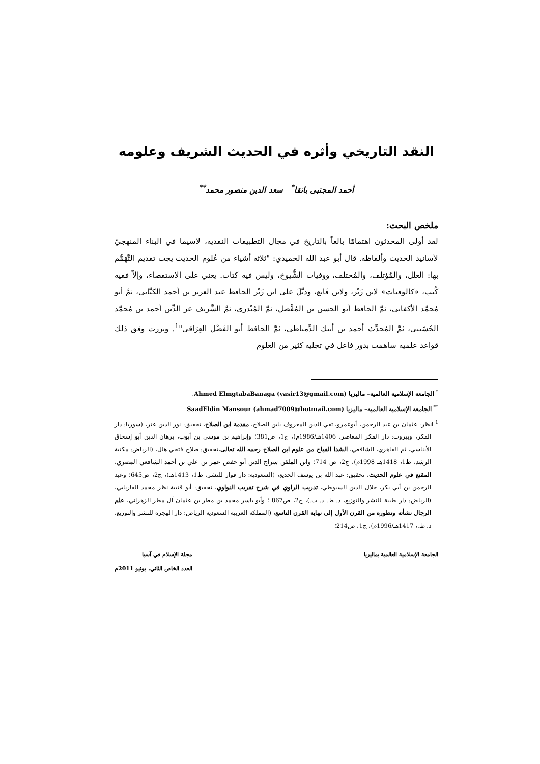النقد التاريخي وأثره في الحديث الشريف وعلومه
أحمد المجتبى بانقا<sup>*</sup> سعد الدين منصور محمد<sup>**</sup>
ملخص البحث:
لقد أولى المحدثون اهتمامًا بالغاً بالتاريخ في مجال التطبيقات النقدية، لاسيما في البناء المنهجيّ لأسانيد الحديث وألفاظه. قال أبو عبد الله الحميدي: "ثلاثة أشياء من عُلوم الحديث يجب تقديم التَّهَمُّم بها: العلل، والمُؤتلف، والمُختلف، ووفيات الشُّيوخ، وليس فيه كتاب. يعني على الاستقصاء، وإلاّ ففيه كُتب، «كالوفيات» لابن زَبْر، ولابن قَانع، وذيَّلَ على ابن زَبْر الحافظ عبد العزيز بن أحمد الكتَّاني، ثمَّ أبو مُحمَّد الأكفاني، ثمَّ الحافظ أبو الحسن بن المُفَّضل، ثمَّ المُنْذري، ثمَّ الشَّريف عز الدِّين أحمد بن مُحمَّد الحُسَيني، ثمَّ المُحدِّث أحمد بن أيبك الدِّمياطي، ثمَّ الحافظ أبو الفَضْل العِرَاقي"<sup>1</sup>. وبرزت وفق ذلك قواعد علمية ساهمت بدور فاعل في تجلية كثير من العلوم
<sup>*</sup> الجامعة الإسلامية العالمية– ماليزيا (Ahmed ElmgtabaBanaga (yasir13@gmail.com.
<sup>**</sup> الجامعة الإسلامية العالمية– ماليزيا (SaadEldin Mansour (ahmad7009@hotmail.com.
<sup>1</sup> انظر: عثمان بن عبد الرحمن، أبوعمرو، تقي الدين المعروف بابن الصلاح، مقدمة ابن الصلاح، تحقيق: نور الدين عتر، (سوريا: دار الفكر، وبيروت: دار الفكر المعاصر، 1406هـ/1986م)، ج1، ص381؛ وإبراهيم بن موسى بن أيوب، برهان الدين أبو إسحاق الأبناسي، ثم القاهري، الشافعي، الشذا الفياح من علوم ابن الصلاح رحمه الله تعالى،تحقيق: صلاح فتحي هلل، (الرياض: مكتبة الرشد، ط1، 1418هـ 1998م)، ج2، ص 714؛ وابن الملقن سراج الدين أبو حفص عمر بن علي بن أحمد الشافعي المصري، المقنع في علوم الحديث، تحقيق: عبد الله بن يوسف الجديع، (السعودية: دار فواز للنشر، ط1، 1413هـ)، ج2، ص645؛ وعبد الرحمن بن أبي بكر، جلال الدين السيوطي، تدريب الراوي في شرح تقريب النواوي، تحقيق: أبو قتيبة نظر محمد الفاريابي، (الرياض: دار طيبة للنشر والتوزيع، د. ط. د. ت.)، ج2، ص867 ؛ وأبو ياسر محمد بن مطر بن عثمان آل مطر الزهراني، علم الرجال نشأته وتطوره من القرن الأول إلى نهاية القرن التاسع، (المملكة العربية السعودية الرياض: دار الهجرة للنشر والتوزيع، د. ط.، 1417هـ/1996م)، ج1، ص214؛
الجامعة الإسلامية العالمية بماليزيا
مجلة الإسلام في آسيا
العدد الخاص الثاني، يونيو 2011م